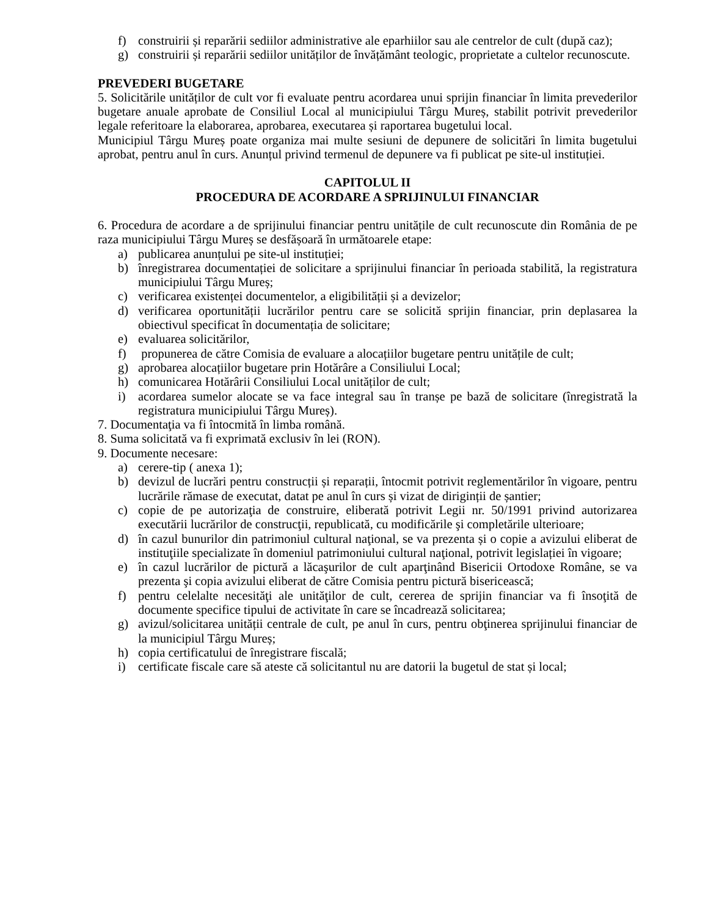f) construirii și reparării sediilor administrative ale eparhiilor sau ale centrelor de cult (după caz);
g) construirii și reparării sediilor unităților de învățământ teologic, proprietate a cultelor recunoscute.
PREVEDERI BUGETARE
5. Solicitările unităților de cult vor fi evaluate pentru acordarea unui sprijin financiar în limita prevederilor bugetare anuale aprobate de Consiliul Local al municipiului Târgu Mureș, stabilit potrivit prevederilor legale referitoare la elaborarea, aprobarea, executarea și raportarea bugetului local.
Municipiul Târgu Mureș poate organiza mai multe sesiuni de depunere de solicitări în limita bugetului aprobat, pentru anul în curs. Anunțul privind termenul de depunere va fi publicat pe site-ul instituției.
CAPITOLUL II
PROCEDURA DE ACORDARE A SPRIJINULUI FINANCIAR
6. Procedura de acordare a de sprijinului financiar pentru unitățile de cult recunoscute din România de pe raza municipiului Târgu Mureș se desfășoară în următoarele etape:
a) publicarea anunțului pe site-ul instituției;
b) înregistrarea documentației de solicitare a sprijinului financiar în perioada stabilită, la registratura municipiului Târgu Mureș;
c) verificarea existenței documentelor, a eligibilității și a devizelor;
d) verificarea oportunității lucrărilor pentru care se solicită sprijin financiar, prin deplasarea la obiectivul specificat în documentația de solicitare;
e) evaluarea solicitărilor,
f) propunerea de către Comisia de evaluare a alocațiilor bugetare pentru unitățile de cult;
g) aprobarea alocațiilor bugetare prin Hotărâre a Consiliului Local;
h) comunicarea Hotărârii Consiliului Local unităților de cult;
i) acordarea sumelor alocate se va face integral sau în tranșe pe bază de solicitare (înregistrată la registratura municipiului Târgu Mureș).
7. Documentaţia va fi întocmită în limba română.
8. Suma solicitată va fi exprimată exclusiv în lei (RON).
9. Documente necesare:
a) cerere-tip ( anexa 1);
b) devizul de lucrări pentru construcții și reparații, întocmit potrivit reglementărilor în vigoare, pentru lucrările rămase de executat, datat pe anul în curs și vizat de diriginții de șantier;
c) copie de pe autorizaţia de construire, eliberată potrivit Legii nr. 50/1991 privind autorizarea executării lucrărilor de construcţii, republicată, cu modificările şi completările ulterioare;
d) în cazul bunurilor din patrimoniul cultural naţional, se va prezenta și o copie a avizului eliberat de instituţiile specializate în domeniul patrimoniului cultural naţional, potrivit legislației în vigoare;
e) în cazul lucrărilor de pictură a lăcaşurilor de cult aparţinând Bisericii Ortodoxe Române, se va prezenta şi copia avizului eliberat de către Comisia pentru pictură bisericească;
f) pentru celelalte necesităţi ale unităţilor de cult, cererea de sprijin financiar va fi însoţită de documente specifice tipului de activitate în care se încadrează solicitarea;
g) avizul/solicitarea unității centrale de cult, pe anul în curs, pentru obţinerea sprijinului financiar de la municipiul Târgu Mureș;
h) copia certificatului de înregistrare fiscală;
i) certificate fiscale care să ateste că solicitantul nu are datorii la bugetul de stat și local;